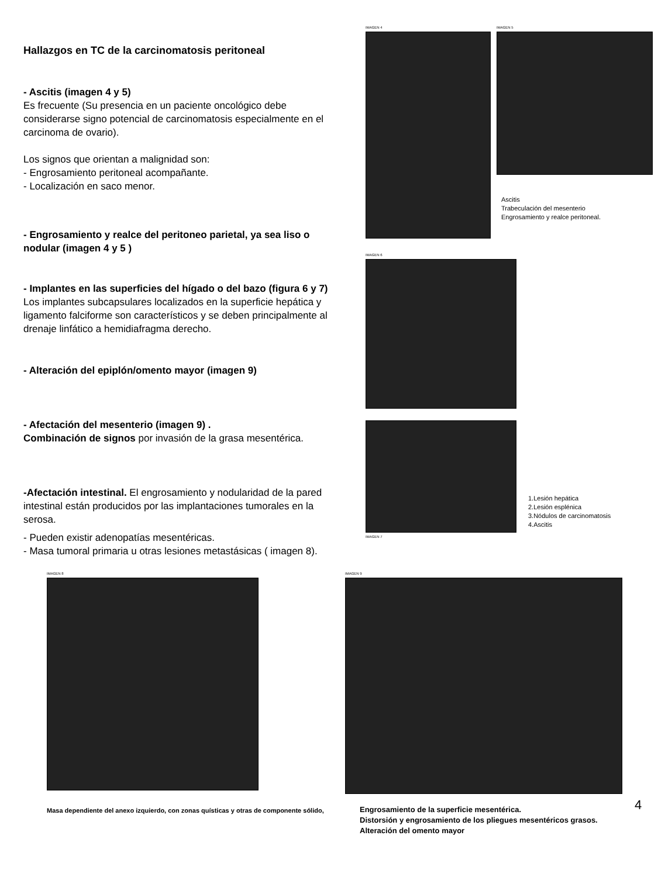Hallazgos en TC de la carcinomatosis peritoneal
- Ascitis (imagen 4 y 5)
Es frecuente (Su presencia en un paciente oncológico debe considerarse signo potencial de carcinomatosis especialmente en el carcinoma de ovario).
Los signos que orientan a malignidad son:
- Engrosamiento peritoneal acompañante.
- Localización en saco menor.
- Engrosamiento y realce del peritoneo parietal, ya sea liso o nodular (imagen 4 y 5 )
- Implantes en las superficies del hígado o del bazo (figura 6 y 7)
Los implantes subcapsulares localizados en la superficie hepática y ligamento falciforme son característicos y se deben principalmente al drenaje linfático a hemidiafragma derecho.
- Alteración del epiplón/omento mayor (imagen 9)
- Afectación del mesenterio (imagen 9) .
Combinación de signos por invasión de la grasa mesentérica.
-Afectación intestinal. El engrosamiento y nodularidad de la pared intestinal están producidos por las implantaciones tumorales en la serosa.
- Pueden existir adenopatías mesentéricas.
- Masa tumoral primaria u otras lesiones metastásicas ( imagen 8).
IMAGEN 4 IMAGEN 5
Ascitis
Trabeculación del mesenterio
Engrosamiento y realce peritoneal.
IMAGEN 6
IMAGEN 7
1.Lesión hepática
2.Lesión esplénica
3.Nódulos de carcinomatosis
4.Ascitis
IMAGEN 8
Masa dependiente del anexo izquierdo, con zonas quísticas y otras de componente sólido,
IMAGEN 9
Engrosamiento de la superficie mesentérica.
Distorsión y engrosamiento de los pliegues mesentéricos grasos.
Alteración del omento mayor
4